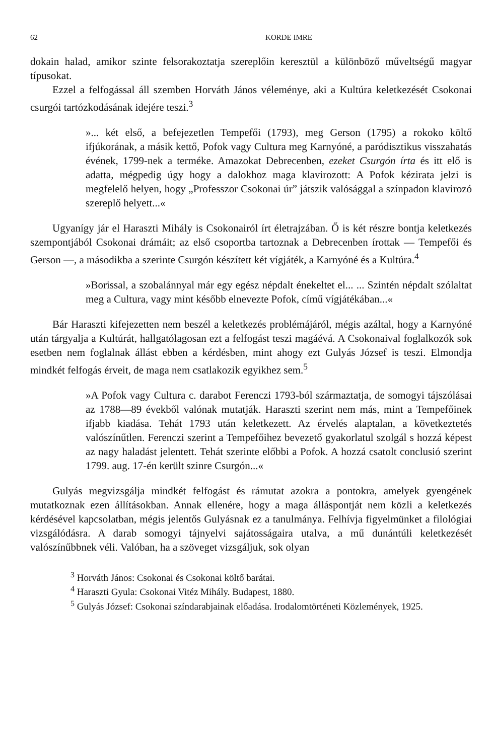62 KORDE IMRE
dokain halad, amikor szinte felsorakoztatja szereplőin keresztül a különböző műveltségű magyar típusokat.
Ezzel a felfogással áll szemben Horváth János véleménye, aki a Kultúra keletkezését Csokonai csurgói tartózkodásának idejére teszi.<sup>3</sup>
»... két első, a befejezetlen Tempefői (1793), meg Gerson (1795) a rokoko költő ifjúkorának, a másik kettő, Pofok vagy Cultura meg Karnyóné, a paródisztikus visszahatás évének, 1799-nek a terméke. Amazokat Debrecenben, ezeket Csurgón írta és itt elő is adatta, mégpedig úgy hogy a dalokhoz maga klavirozott: A Pofok kézirata jelzi is megfelelő helyen, hogy „Professzor Csokonai úr” játszik valósággal a színpadon klavirozó szereplő helyett...«
Ugyanígy jár el Haraszti Mihály is Csokonairól írt életrajzában. Ő is két részre bontja keletkezés szempontjából Csokonai drámáit; az első csoportba tartoznak a Debrecenben írottak — Tempefői és Gerson —, a másodikba a szerinte Csurgón készített két vígjáték, a Karnyóné és a Kultúra.<sup>4</sup>
»Borissal, a szobalánnyal már egy egész népdalt énekeltet el... ... Szintén népdalt szólaltat meg a Cultura, vagy mint később elnevezte Pofok, című vígjátékában...«
Bár Haraszti kifejezetten nem beszél a keletkezés problémájáról, mégis azáltal, hogy a Karnyóné után tárgyalja a Kultúrát, hallgatólagosan ezt a felfogást teszi magáévá. A Csokonaival foglalkozók sok esetben nem foglalnak állást ebben a kérdésben, mint ahogy ezt Gulyás József is teszi. Elmondja mindkét felfogás érveit, de maga nem csatlakozik egyikhez sem.<sup>5</sup>
»A Pofok vagy Cultura c. darabot Ferenczi 1793-ból származtatja, de somogyi tájszólásai az 1788—89 évekből valónak mutatják. Haraszti szerint nem más, mint a Tempefőinek ifjabb kiadása. Tehát 1793 után keletkezett. Az érvelés alaptalan, a következtetés valószínűtlen. Ferenczi szerint a Tempefőihez bevezető gyakorlatul szolgál s hozzá képest az nagy haladást jelentett. Tehát szerinte előbbi a Pofok. A hozzá csatolt conclusió szerint 1799. aug. 17-én került szinre Csurgón...«
Gulyás megvizsgálja mindkét felfogást és rámutat azokra a pontokra, amelyek gyengének mutatkoznak ezen állításokban. Annak ellenére, hogy a maga álláspontját nem közli a keletkezés kérdésével kapcsolatban, mégis jelentős Gulyásnak ez a tanulmánya. Felhívja figyelmünket a filológiai vizsgálódásra. A darab somogyi tájnyelvi sajátosságaira utalva, a mű dunántúli keletkezését valószínűbbnek véli. Valóban, ha a szöveget vizsgáljuk, sok olyan
<sup>3</sup> Horváth János: Csokonai és Csokonai költő barátai.
<sup>4</sup> Haraszti Gyula: Csokonai Vitéz Mihály. Budapest, 1880.
<sup>5</sup> Gulyás József: Csokonai színdarabjainak előadása. Irodalomtörténeti Közlemények, 1925.